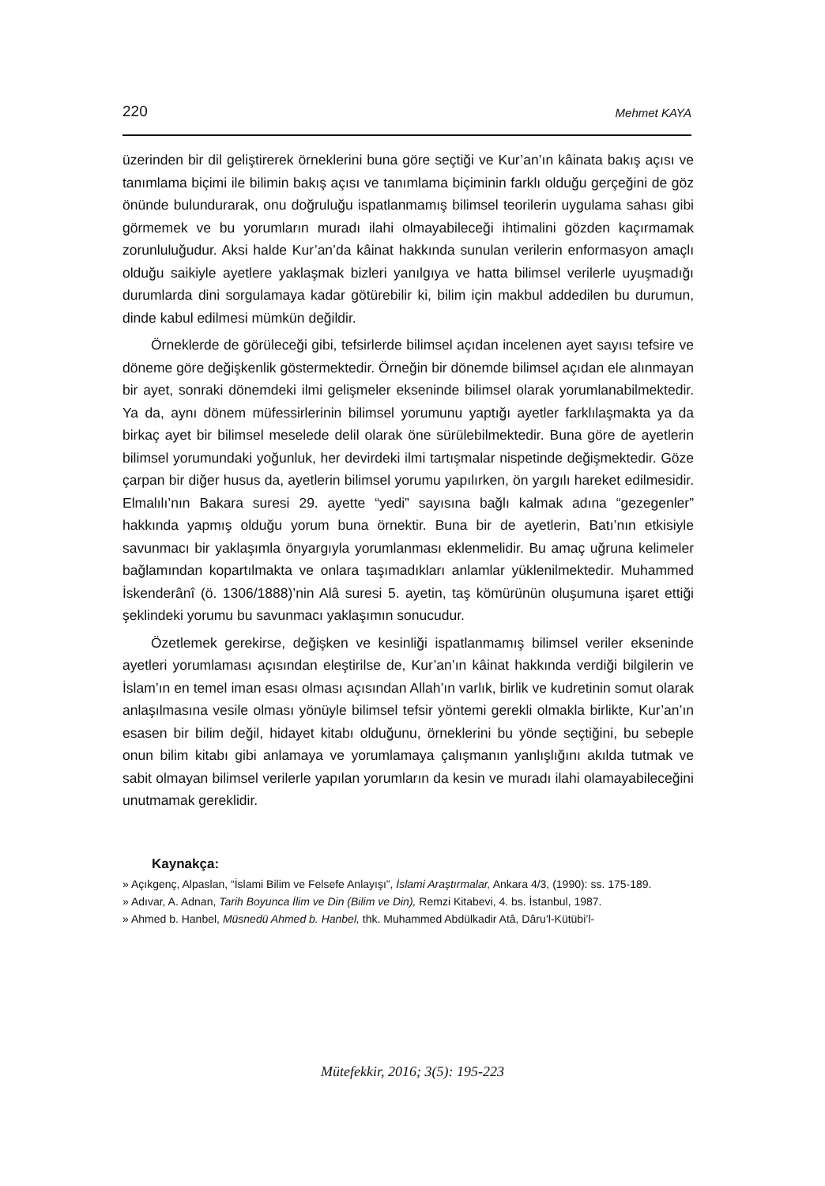220 Mehmet KAYA
üzerinden bir dil geliştirerek örneklerini buna göre seçtiği ve Kur’an’ın kâinata bakış açısı ve tanımlama biçimi ile bilimin bakış açısı ve tanımlama biçiminin farklı olduğu gerçeğini de göz önünde bulundurarak, onu doğruluğu ispatlanmamış bilimsel teorilerin uygulama sahası gibi görmemek ve bu yorumların muradı ilahi olmayabileceği ihtimalini gözden kaçırmamak zorunluluğudur. Aksi halde Kur’an’da kâinat hakkında sunulan verilerin enformasyon amaçlı olduğu saikiyle ayetlere yaklaşmak bizleri yanılgıya ve hatta bilimsel verilerle uyuşmadığı durumlarda dini sorgulamaya kadar götürebilir ki, bilim için makbul addedilen bu durumun, dinde kabul edilmesi mümkün değildir.
Örneklerde de görüleceği gibi, tefsirlerde bilimsel açıdan incelenen ayet sayısı tefsire ve döneme göre değişkenlik göstermektedir. Örneğin bir dönemde bilimsel açıdan ele alınmayan bir ayet, sonraki dönemdeki ilmi gelişmeler ekseninde bilimsel olarak yorumlanabilmektedir. Ya da, aynı dönem müfessirlerinin bilimsel yorumunu yaptığı ayetler farklılaşmakta ya da birkaç ayet bir bilimsel meselede delil olarak öne sürülebilmektedir. Buna göre de ayetlerin bilimsel yorumundaki yoğunluk, her devirdeki ilmi tartışmalar nispetinde değişmektedir. Göze çarpan bir diğer husus da, ayetlerin bilimsel yorumu yapılırken, ön yargılı hareket edilmesidir. Elmalılı’nın Bakara suresi 29. ayette “yedi” sayısına bağlı kalmak adına “gezegenler” hakkında yapmış olduğu yorum buna örnektir. Buna bir de ayetlerin, Batı’nın etkisiyle savunmacı bir yaklaşımla önyargıyla yorumlanması eklenmelidir. Bu amaç uğruna kelimeler bağlamından kopartılmakta ve onlara taşımadıkları anlamlar yüklenilmektedir. Muhammed İskenderânî (ö. 1306/1888)’nin Alâ suresi 5. ayetin, taş kömürünün oluşumuna işaret ettiği şeklindeki yorumu bu savunmacı yaklaşımın sonucudur.
Özetlemek gerekirse, değişken ve kesinliği ispatlanmamış bilimsel veriler ekseninde ayetleri yorumlaması açısından eleştirilse de, Kur’an’ın kâinat hakkında verdiği bilgilerin ve İslam’ın en temel iman esası olması açısından Allah’ın varlık, birlik ve kudretinin somut olarak anlaşılmasına vesile olması yönüyle bilimsel tefsir yöntemi gerekli olmakla birlikte, Kur’an’ın esasen bir bilim değil, hidayet kitabı olduğunu, örneklerini bu yönde seçtiğini, bu sebeple onun bilim kitabı gibi anlamaya ve yorumlamaya çalışmanın yanlışlığını akılda tutmak ve sabit olmayan bilimsel verilerle yapılan yorumların da kesin ve muradı ilahi olamayabileceğini unutmamak gereklidir.
Kaynakça:
» Açıkgenç, Alpaslan, “İslami Bilim ve Felsefe Anlayışı”, İslami Araştırmalar, Ankara 4/3, (1990): ss. 175-189.
» Adıvar, A. Adnan, Tarih Boyunca İlim ve Din (Bilim ve Din), Remzi Kitabevi, 4. bs. İstanbul, 1987.
» Ahmed b. Hanbel, Müsnedü Ahmed b. Hanbel, thk. Muhammed Abdülkadir Atâ, Dâru’l-Kütübi’l-
Mütefekkir, 2016; 3(5): 195-223